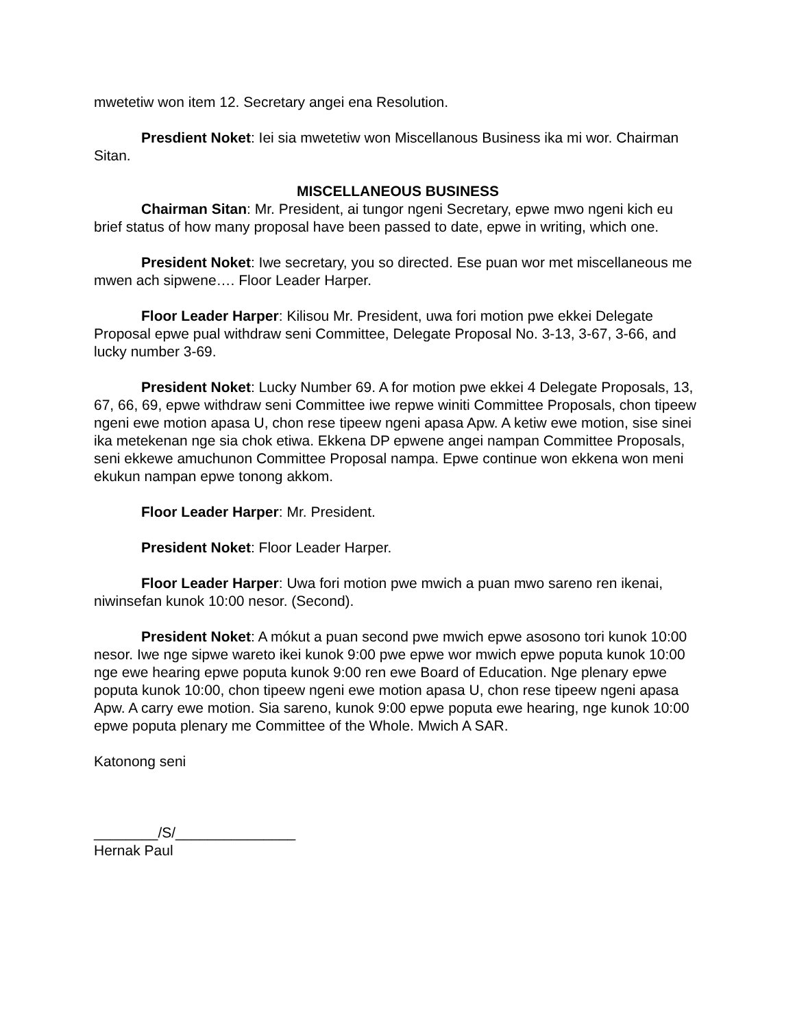mwetetiw won item 12. Secretary angei ena Resolution.
Presdient Noket: Iei sia mwetetiw won Miscellanous Business ika mi wor. Chairman Sitan.
MISCELLANEOUS BUSINESS
Chairman Sitan: Mr. President, ai tungor ngeni Secretary, epwe mwo ngeni kich eu brief status of how many proposal have been passed to date, epwe in writing, which one.
President Noket: Iwe secretary, you so directed. Ese puan wor met miscellaneous me mwen ach sipwene…. Floor Leader Harper.
Floor Leader Harper: Kilisou Mr. President, uwa fori motion pwe ekkei Delegate Proposal epwe pual withdraw seni Committee, Delegate Proposal No. 3-13, 3-67, 3-66, and lucky number 3-69.
President Noket: Lucky Number 69. A for motion pwe ekkei 4 Delegate Proposals, 13, 67, 66, 69, epwe withdraw seni Committee iwe repwe winiti Committee Proposals, chon tipeew ngeni ewe motion apasa U, chon rese tipeew ngeni apasa Apw. A ketiw ewe motion, sise sinei ika metekenan nge sia chok etiwa. Ekkena DP epwene angei nampan Committee Proposals, seni ekkewe amuchunon Committee Proposal nampa. Epwe continue won ekkena won meni ekukun nampan epwe tonong akkom.
Floor Leader Harper: Mr. President.
President Noket: Floor Leader Harper.
Floor Leader Harper: Uwa fori motion pwe mwich a puan mwo sareno ren ikenai, niwinsefan kunok 10:00 nesor. (Second).
President Noket: A mókut a puan second pwe mwich epwe asosono tori kunok 10:00 nesor. Iwe nge sipwe wareto ikei kunok 9:00 pwe epwe wor mwich epwe poputa kunok 10:00 nge ewe hearing epwe poputa kunok 9:00 ren ewe Board of Education. Nge plenary epwe poputa kunok 10:00, chon tipeew ngeni ewe motion apasa U, chon rese tipeew ngeni apasa Apw. A carry ewe motion. Sia sareno, kunok 9:00 epwe poputa ewe hearing, nge kunok 10:00 epwe poputa plenary me Committee of the Whole. Mwich A SAR.
Katonong seni
________/S/_______________
Hernak Paul